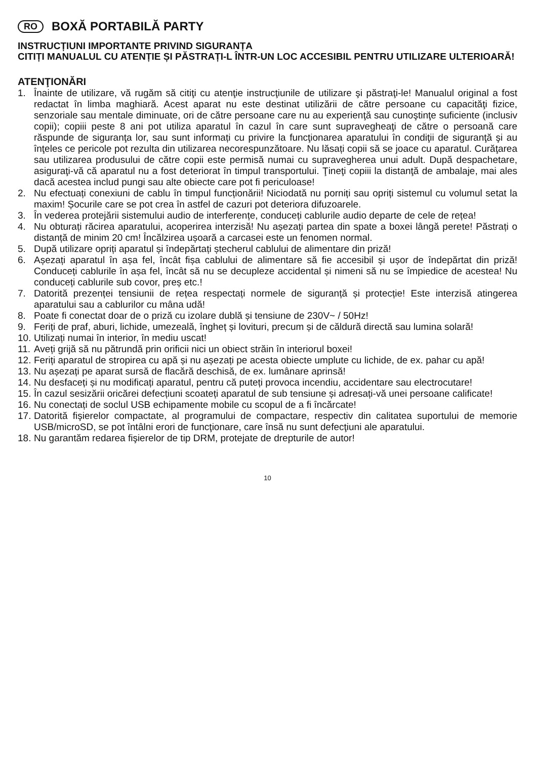RO BOXĂ PORTABILĂ PARTY
INSTRUCȚIUNI IMPORTANTE PRIVIND SIGURANȚA
CITIȚI MANUALUL CU ATENȚIE ȘI PĂSTRAȚI-L ÎNTR-UN LOC ACCESIBIL PENTRU UTILIZARE ULTERIOARĂ!
ATENŢIONĂRI
1. Înainte de utilizare, vă rugăm să citiţi cu atenţie instrucţiunile de utilizare şi păstraţi-le! Manualul original a fost redactat în limba maghiară. Acest aparat nu este destinat utilizării de către persoane cu capacităţi fizice, senzoriale sau mentale diminuate, ori de către persoane care nu au experienţă sau cunoştinţe suficiente (inclusiv copii); copiii peste 8 ani pot utiliza aparatul în cazul în care sunt supravegheaţi de către o persoană care răspunde de siguranţa lor, sau sunt informați cu privire la funcţionarea aparatului în condiţii de siguranţă şi au înţeles ce pericole pot rezulta din utilizarea necorespunzătoare. Nu lăsați copii să se joace cu aparatul. Curăţarea sau utilizarea produsului de către copii este permisă numai cu supravegherea unui adult. După despachetare, asiguraţi-vă că aparatul nu a fost deteriorat în timpul transportului. Ţineţi copiii la distanţă de ambalaje, mai ales dacă acestea includ pungi sau alte obiecte care pot fi periculoase!
2. Nu efectuați conexiuni de cablu în timpul funcționării! Niciodată nu porniți sau opriți sistemul cu volumul setat la maxim! Șocurile care se pot crea în astfel de cazuri pot deteriora difuzoarele.
3. În vederea protejării sistemului audio de interferențe, conduceți cablurile audio departe de cele de rețea!
4. Nu obturați răcirea aparatului, acoperirea interzisă! Nu așezați partea din spate a boxei lângă perete! Păstrați o distanță de minim 20 cm! Încălzirea ușoară a carcasei este un fenomen normal.
5. După utilizare opriți aparatul și îndepărtați ștecherul cablului de alimentare din priză!
6. Așezați aparatul în așa fel, încât fișa cablului de alimentare să fie accesibil și ușor de îndepărtat din priză! Conduceți cablurile în așa fel, încât să nu se decupleze accidental și nimeni să nu se împiedice de acestea! Nu conduceți cablurile sub covor, preș etc.!
7. Datorită prezenței tensiunii de rețea respectați normele de siguranță și protecție! Este interzisă atingerea aparatului sau a cablurilor cu mâna udă!
8. Poate fi conectat doar de o priză cu izolare dublă și tensiune de 230V~ / 50Hz!
9. Feriți de praf, aburi, lichide, umezeală, îngheț și lovituri, precum și de căldură directă sau lumina solară!
10. Utilizați numai în interior, în mediu uscat!
11. Aveți grijă să nu pătrundă prin orificii nici un obiect străin în interiorul boxei!
12. Feriți aparatul de stropirea cu apă și nu așezați pe acesta obiecte umplute cu lichide, de ex. pahar cu apă!
13. Nu așezați pe aparat sursă de flacără deschisă, de ex. lumânare aprinsă!
14. Nu desfaceți și nu modificați aparatul, pentru că puteți provoca incendiu, accidentare sau electrocutare!
15. În cazul sesizării oricărei defecțiuni scoateți aparatul de sub tensiune și adresați-vă unei persoane calificate!
16. Nu conectați de soclul USB echipamente mobile cu scopul de a fi încărcate!
17. Datorită fişierelor compactate, al programului de compactare, respectiv din calitatea suportului de memorie USB/microSD, se pot întâlni erori de funcţionare, care însă nu sunt defecţiuni ale aparatului.
18. Nu garantăm redarea fişierelor de tip DRM, protejate de drepturile de autor!
10